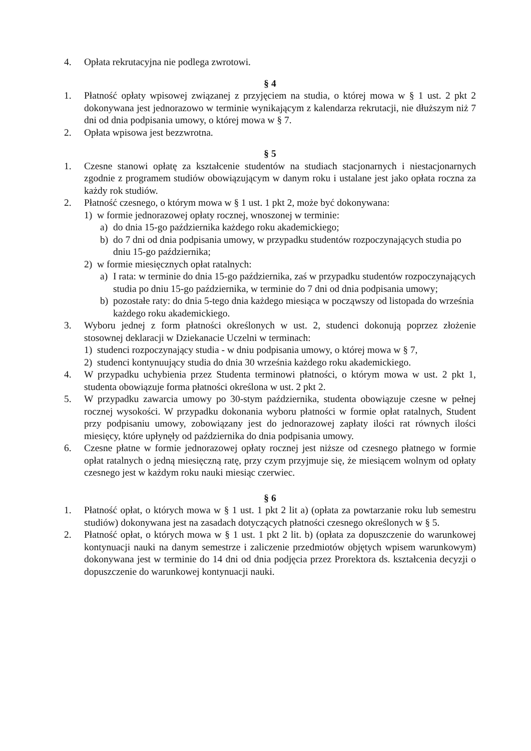4. Opłata rekrutacyjna nie podlega zwrotowi.
§ 4
1. Płatność opłaty wpisowej związanej z przyjęciem na studia, o której mowa w § 1 ust. 2 pkt 2 dokonywana jest jednorazowo w terminie wynikającym z kalendarza rekrutacji, nie dłuższym niż 7 dni od dnia podpisania umowy, o której mowa w § 7.
2. Opłata wpisowa jest bezzwrotna.
§ 5
1. Czesne stanowi opłatę za kształcenie studentów na studiach stacjonarnych i niestacjonarnych zgodnie z programem studiów obowiązującym w danym roku i ustalane jest jako opłata roczna za każdy rok studiów.
2. Płatność czesnego, o którym mowa w § 1 ust. 1 pkt 2, może być dokonywana:
1) w formie jednorazowej opłaty rocznej, wnoszonej w terminie:
a) do dnia 15-go października każdego roku akademickiego;
b) do 7 dni od dnia podpisania umowy, w przypadku studentów rozpoczynających studia po dniu 15-go października;
2) w formie miesięcznych opłat ratalnych:
a) I rata: w terminie do dnia 15-go października, zaś w przypadku studentów rozpoczynających studia po dniu 15-go października, w terminie do 7 dni od dnia podpisania umowy;
b) pozostałe raty: do dnia 5-tego dnia każdego miesiąca w począwszy od listopada do września każdego roku akademickiego.
3. Wyboru jednej z form płatności określonych w ust. 2, studenci dokonują poprzez złożenie stosownej deklaracji w Dziekanacie Uczelni w terminach:
1) studenci rozpoczynający studia - w dniu podpisania umowy, o której mowa w § 7,
2) studenci kontynuujący studia do dnia 30 września każdego roku akademickiego.
4. W przypadku uchybienia przez Studenta terminowi płatności, o którym mowa w ust. 2 pkt 1, studenta obowiązuje forma płatności określona w ust. 2 pkt 2.
5. W przypadku zawarcia umowy po 30-stym października, studenta obowiązuje czesne w pełnej rocznej wysokości. W przypadku dokonania wyboru płatności w formie opłat ratalnych, Student przy podpisaniu umowy, zobowiązany jest do jednorazowej zapłaty ilości rat równych ilości miesięcy, które upłynęły od października do dnia podpisania umowy.
6. Czesne płatne w formie jednorazowej opłaty rocznej jest niższe od czesnego płatnego w formie opłat ratalnych o jedną miesięczną ratę, przy czym przyjmuje się, że miesiącem wolnym od opłaty czesnego jest w każdym roku nauki miesiąc czerwiec.
§ 6
1. Płatność opłat, o których mowa w § 1 ust. 1 pkt 2 lit a) (opłata za powtarzanie roku lub semestru studiów) dokonywana jest na zasadach dotyczących płatności czesnego określonych w § 5.
2. Płatność opłat, o których mowa w § 1 ust. 1 pkt 2 lit. b) (opłata za dopuszczenie do warunkowej kontynuacji nauki na danym semestrze i zaliczenie przedmiotów objętych wpisem warunkowym) dokonywana jest w terminie do 14 dni od dnia podjęcia przez Prorektora ds. kształcenia decyzji o dopuszczenie do warunkowej kontynuacji nauki.